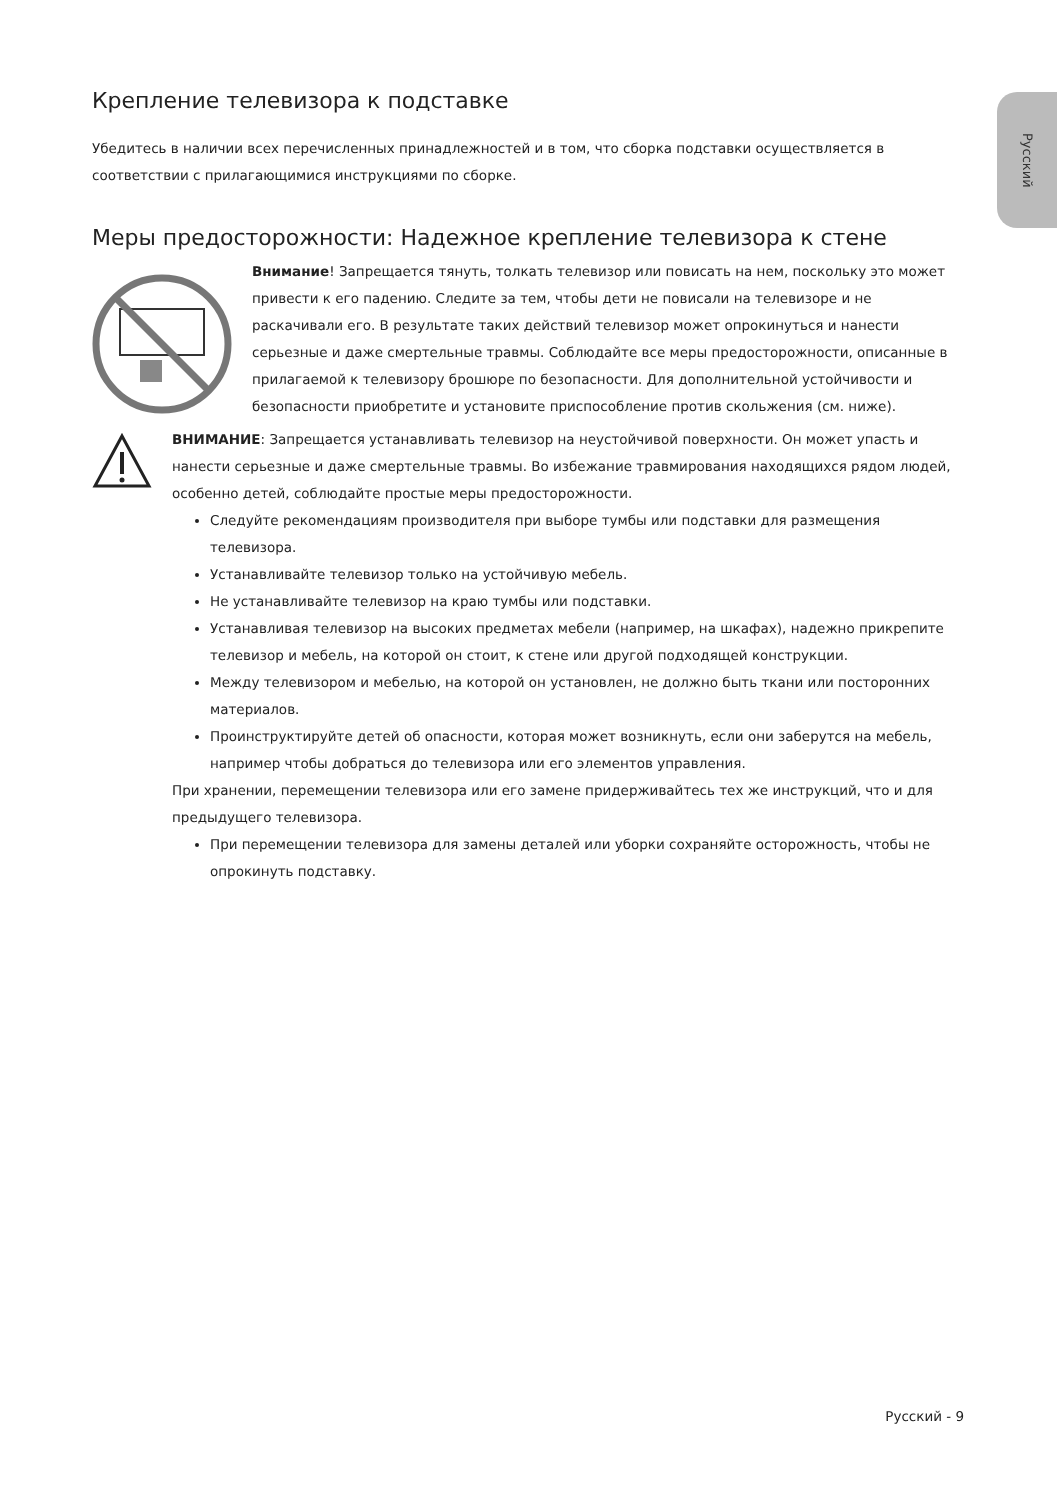Русский
Крепление телевизора к подставке
Убедитесь в наличии всех перечисленных принадлежностей и в том, что сборка подставки осуществляется в соответствии с прилагающимися инструкциями по сборке.
Меры предосторожности: Надежное крепление телевизора к стене
Внимание! Запрещается тянуть, толкать телевизор или повисать на нем, поскольку это может привести к его падению. Следите за тем, чтобы дети не повисали на телевизоре и не раскачивали его. В результате таких действий телевизор может опрокинуться и нанести серьезные и даже смертельные травмы. Соблюдайте все меры предосторожности, описанные в прилагаемой к телевизору брошюре по безопасности. Для дополнительной устойчивости и безопасности приобретите и установите приспособление против скольжения (см. ниже).
ВНИМАНИЕ: Запрещается устанавливать телевизор на неустойчивой поверхности. Он может упасть и нанести серьезные и даже смертельные травмы. Во избежание травмирования находящихся рядом людей, особенно детей, соблюдайте простые меры предосторожности.
Следуйте рекомендациям производителя при выборе тумбы или подставки для размещения телевизора.
Устанавливайте телевизор только на устойчивую мебель.
Не устанавливайте телевизор на краю тумбы или подставки.
Устанавливая телевизор на высоких предметах мебели (например, на шкафах), надежно прикрепите телевизор и мебель, на которой он стоит, к стене или другой подходящей конструкции.
Между телевизором и мебелью, на которой он установлен, не должно быть ткани или посторонних материалов.
Проинструктируйте детей об опасности, которая может возникнуть, если они заберутся на мебель, например чтобы добраться до телевизора или его элементов управления.
При хранении, перемещении телевизора или его замене придерживайтесь тех же инструкций, что и для предыдущего телевизора.
При перемещении телевизора для замены деталей или уборки сохраняйте осторожность, чтобы не опрокинуть подставку.
Русский - 9